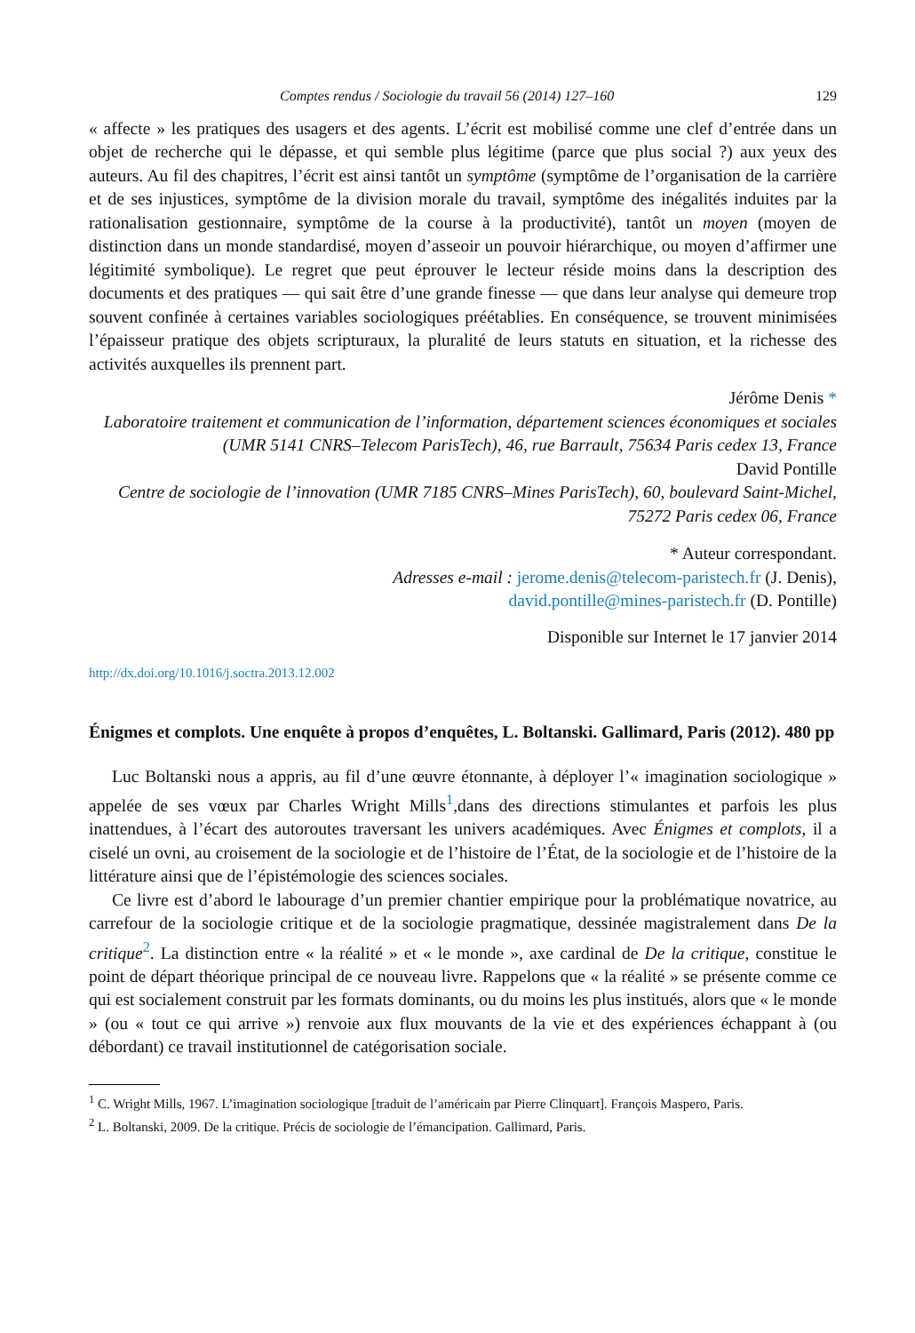Comptes rendus / Sociologie du travail 56 (2014) 127–160 129
« affecte » les pratiques des usagers et des agents. L’écrit est mobilisé comme une clef d’entrée dans un objet de recherche qui le dépasse, et qui semble plus légitime (parce que plus social ?) aux yeux des auteurs. Au fil des chapitres, l’écrit est ainsi tantôt un symptôme (symptôme de l’organisation de la carrière et de ses injustices, symptôme de la division morale du travail, symptôme des inégalités induites par la rationalisation gestionnaire, symptôme de la course à la productivité), tantôt un moyen (moyen de distinction dans un monde standardisé, moyen d’asseoir un pouvoir hiérarchique, ou moyen d’affirmer une légitimité symbolique). Le regret que peut éprouver le lecteur réside moins dans la description des documents et des pratiques — qui sait être d’une grande finesse — que dans leur analyse qui demeure trop souvent confinée à certaines variables sociologiques préétablies. En conséquence, se trouvent minimisées l’épaisseur pratique des objets scripturaux, la pluralité de leurs statuts en situation, et la richesse des activités auxquelles ils prennent part.
Jérôme Denis *
Laboratoire traitement et communication de l’information, département sciences économiques et sociales (UMR 5141 CNRS–Telecom ParisTech), 46, rue Barrault, 75634 Paris cedex 13, France
David Pontille
Centre de sociologie de l’innovation (UMR 7185 CNRS–Mines ParisTech), 60, boulevard Saint-Michel, 75272 Paris cedex 06, France
* Auteur correspondant.
Adresses e-mail : jerome.denis@telecom-paristech.fr (J. Denis),
david.pontille@mines-paristech.fr (D. Pontille)
Disponible sur Internet le 17 janvier 2014
http://dx.doi.org/10.1016/j.soctra.2013.12.002
Énigmes et complots. Une enquête à propos d’enquêtes, L. Boltanski. Gallimard, Paris (2012). 480 pp
Luc Boltanski nous a appris, au fil d’une œuvre étonnante, à déployer l’« imagination sociologique » appelée de ses vœux par Charles Wright Mills<sup>1</sup>,dans des directions stimulantes et parfois les plus inattendues, à l’écart des autoroutes traversant les univers académiques. Avec Énigmes et complots, il a ciselé un ovni, au croisement de la sociologie et de l’histoire de l’État, de la sociologie et de l’histoire de la littérature ainsi que de l’épistémologie des sciences sociales.
Ce livre est d’abord le labourage d’un premier chantier empirique pour la problématique novatrice, au carrefour de la sociologie critique et de la sociologie pragmatique, dessinée magistralement dans De la critique<sup>2</sup>. La distinction entre « la réalité » et « le monde », axe cardinal de De la critique, constitue le point de départ théorique principal de ce nouveau livre. Rappelons que « la réalité » se présente comme ce qui est socialement construit par les formats dominants, ou du moins les plus institués, alors que « le monde » (ou « tout ce qui arrive ») renvoie aux flux mouvants de la vie et des expériences échappant à (ou débordant) ce travail institutionnel de catégorisation sociale.
<sup>1</sup> C. Wright Mills, 1967. L’imagination sociologique [traduit de l’américain par Pierre Clinquart]. François Maspero, Paris.
<sup>2</sup> L. Boltanski, 2009. De la critique. Précis de sociologie de l’émancipation. Gallimard, Paris.